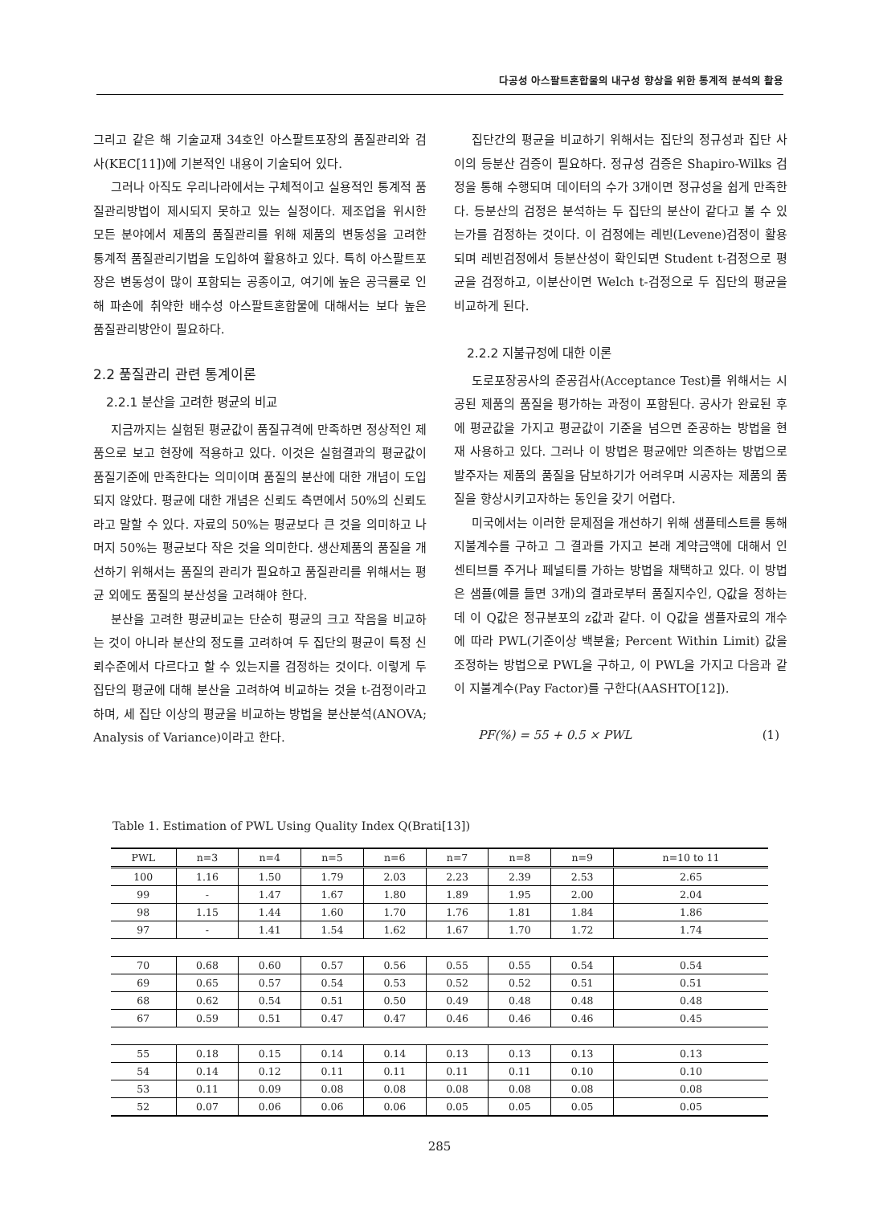다공성 아스팔트혼합물의 내구성 향상을 위한 통계적 분석의 활용
그리고 같은 해 기술교재 34호인 아스팔트포장의 품질관리와 검사(KEC[11])에 기본적인 내용이 기술되어 있다.
그러나 아직도 우리나라에서는 구체적이고 실용적인 통계적 품질관리방법이 제시되지 못하고 있는 실정이다. 제조업을 위시한 모든 분야에서 제품의 품질관리를 위해 제품의 변동성을 고려한 통계적 품질관리기법을 도입하여 활용하고 있다. 특히 아스팔트포장은 변동성이 많이 포함되는 공종이고, 여기에 높은 공극률로 인해 파손에 취약한 배수성 아스팔트혼합물에 대해서는 보다 높은 품질관리방안이 필요하다.
2.2 품질관리 관련 통계이론
2.2.1 분산을 고려한 평균의 비교
지금까지는 실험된 평균값이 품질규격에 만족하면 정상적인 제품으로 보고 현장에 적용하고 있다. 이것은 실험결과의 평균값이 품질기준에 만족한다는 의미이며 품질의 분산에 대한 개념이 도입되지 않았다. 평균에 대한 개념은 신뢰도 측면에서 50%의 신뢰도라고 말할 수 있다. 자료의 50%는 평균보다 큰 것을 의미하고 나머지 50%는 평균보다 작은 것을 의미한다. 생산제품의 품질을 개선하기 위해서는 품질의 관리가 필요하고 품질관리를 위해서는 평균 외에도 품질의 분산성을 고려해야 한다.
분산을 고려한 평균비교는 단순히 평균의 크고 작음을 비교하는 것이 아니라 분산의 정도를 고려하여 두 집단의 평균이 특정 신뢰수준에서 다르다고 할 수 있는지를 검정하는 것이다. 이렇게 두 집단의 평균에 대해 분산을 고려하여 비교하는 것을 t-검정이라고 하며, 세 집단 이상의 평균을 비교하는 방법을 분산분석(ANOVA; Analysis of Variance)이라고 한다.
집단간의 평균을 비교하기 위해서는 집단의 정규성과 집단 사이의 등분산 검증이 필요하다. 정규성 검증은 Shapiro-Wilks 검정을 통해 수행되며 데이터의 수가 3개이면 정규성을 쉽게 만족한다. 등분산의 검정은 분석하는 두 집단의 분산이 같다고 볼 수 있는가를 검정하는 것이다. 이 검정에는 레빈(Levene)검정이 활용되며 레빈검정에서 등분산성이 확인되면 Student t-검정으로 평균을 검정하고, 이분산이면 Welch t-검정으로 두 집단의 평균을 비교하게 된다.
2.2.2 지불규정에 대한 이론
도로포장공사의 준공검사(Acceptance Test)를 위해서는 시공된 제품의 품질을 평가하는 과정이 포함된다. 공사가 완료된 후에 평균값을 가지고 평균값이 기준을 넘으면 준공하는 방법을 현재 사용하고 있다. 그러나 이 방법은 평균에만 의존하는 방법으로 발주자는 제품의 품질을 담보하기가 어려우며 시공자는 제품의 품질을 향상시키고자하는 동인을 갖기 어렵다.
미국에서는 이러한 문제점을 개선하기 위해 샘플테스트를 통해 지불계수를 구하고 그 결과를 가지고 본래 계약금액에 대해서 인센티브를 주거나 페널티를 가하는 방법을 채택하고 있다. 이 방법은 샘플(예를 들면 3개)의 결과로부터 품질지수인, Q값을 정하는 데 이 Q값은 정규분포의 z값과 같다. 이 Q값을 샘플자료의 개수에 따라 PWL(기준이상 백분율; Percent Within Limit) 값을 조정하는 방법으로 PWL을 구하고, 이 PWL을 가지고 다음과 같이 지불계수(Pay Factor)를 구한다(AASHTO[12]).
PF(%) = 55 + 0.5 × PWL (1)
Table 1. Estimation of PWL Using Quality Index Q(Brati[13])
| PWL | n=3 | n=4 | n=5 | n=6 | n=7 | n=8 | n=9 | n=10 to 11 |
| --- | --- | --- | --- | --- | --- | --- | --- | --- |
| 100 | 1.16 | 1.50 | 1.79 | 2.03 | 2.23 | 2.39 | 2.53 | 2.65 |
| 99 | - | 1.47 | 1.67 | 1.80 | 1.89 | 1.95 | 2.00 | 2.04 |
| 98 | 1.15 | 1.44 | 1.60 | 1.70 | 1.76 | 1.81 | 1.84 | 1.86 |
| 97 | - | 1.41 | 1.54 | 1.62 | 1.67 | 1.70 | 1.72 | 1.74 |
| 70 | 0.68 | 0.60 | 0.57 | 0.56 | 0.55 | 0.55 | 0.54 | 0.54 |
| 69 | 0.65 | 0.57 | 0.54 | 0.53 | 0.52 | 0.52 | 0.51 | 0.51 |
| 68 | 0.62 | 0.54 | 0.51 | 0.50 | 0.49 | 0.48 | 0.48 | 0.48 |
| 67 | 0.59 | 0.51 | 0.47 | 0.47 | 0.46 | 0.46 | 0.46 | 0.45 |
| 55 | 0.18 | 0.15 | 0.14 | 0.14 | 0.13 | 0.13 | 0.13 | 0.13 |
| 54 | 0.14 | 0.12 | 0.11 | 0.11 | 0.11 | 0.11 | 0.10 | 0.10 |
| 53 | 0.11 | 0.09 | 0.08 | 0.08 | 0.08 | 0.08 | 0.08 | 0.08 |
| 52 | 0.07 | 0.06 | 0.06 | 0.06 | 0.05 | 0.05 | 0.05 | 0.05 |
285